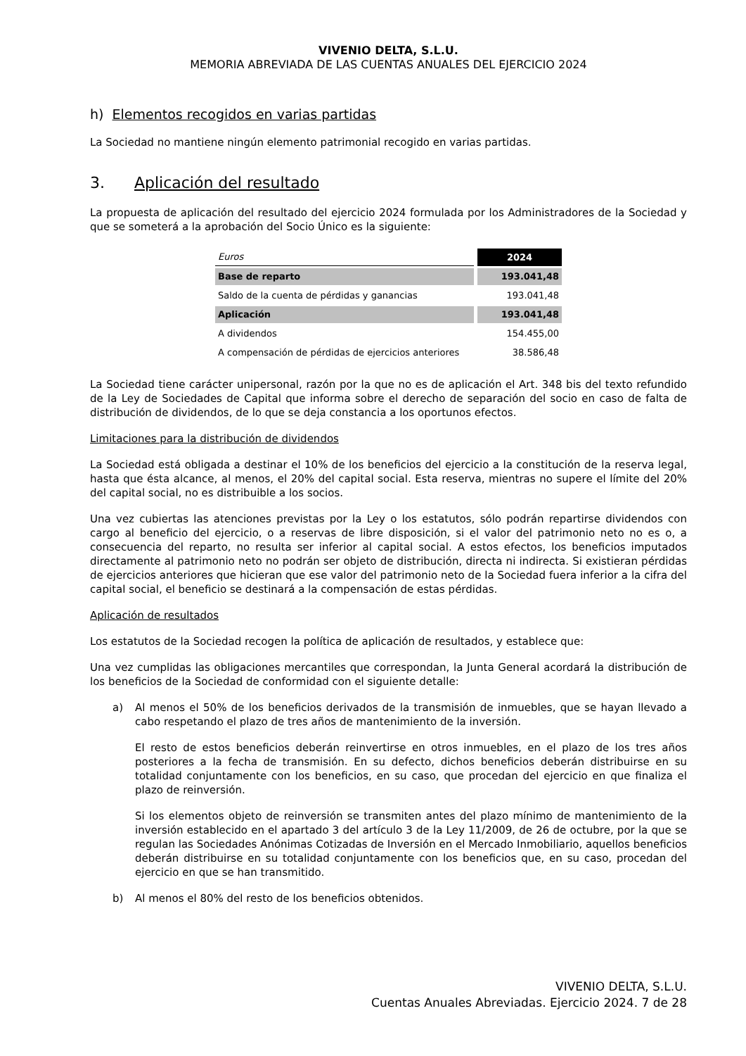VIVENIO DELTA, S.L.U.
MEMORIA ABREVIADA DE LAS CUENTAS ANUALES DEL EJERCICIO 2024
h) Elementos recogidos en varias partidas
La Sociedad no mantiene ningún elemento patrimonial recogido en varias partidas.
3. Aplicación del resultado
La propuesta de aplicación del resultado del ejercicio 2024 formulada por los Administradores de la Sociedad y que se someterá a la aprobación del Socio Único es la siguiente:
| Euros | 2024 |
| --- | --- |
| Base de reparto | 193.041,48 |
| Saldo de la cuenta de pérdidas y ganancias | 193.041,48 |
| Aplicación | 193.041,48 |
| A dividendos | 154.455,00 |
| A compensación de pérdidas de ejercicios anteriores | 38.586,48 |
La Sociedad tiene carácter unipersonal, razón por la que no es de aplicación el Art. 348 bis del texto refundido de la Ley de Sociedades de Capital que informa sobre el derecho de separación del socio en caso de falta de distribución de dividendos, de lo que se deja constancia a los oportunos efectos.
Limitaciones para la distribución de dividendos
La Sociedad está obligada a destinar el 10% de los beneficios del ejercicio a la constitución de la reserva legal, hasta que ésta alcance, al menos, el 20% del capital social. Esta reserva, mientras no supere el límite del 20% del capital social, no es distribuible a los socios.
Una vez cubiertas las atenciones previstas por la Ley o los estatutos, sólo podrán repartirse dividendos con cargo al beneficio del ejercicio, o a reservas de libre disposición, si el valor del patrimonio neto no es o, a consecuencia del reparto, no resulta ser inferior al capital social. A estos efectos, los beneficios imputados directamente al patrimonio neto no podrán ser objeto de distribución, directa ni indirecta. Si existieran pérdidas de ejercicios anteriores que hicieran que ese valor del patrimonio neto de la Sociedad fuera inferior a la cifra del capital social, el beneficio se destinará a la compensación de estas pérdidas.
Aplicación de resultados
Los estatutos de la Sociedad recogen la política de aplicación de resultados, y establece que:
Una vez cumplidas las obligaciones mercantiles que correspondan, la Junta General acordará la distribución de los beneficios de la Sociedad de conformidad con el siguiente detalle:
a) Al menos el 50% de los beneficios derivados de la transmisión de inmuebles, que se hayan llevado a cabo respetando el plazo de tres años de mantenimiento de la inversión.
El resto de estos beneficios deberán reinvertirse en otros inmuebles, en el plazo de los tres años posteriores a la fecha de transmisión. En su defecto, dichos beneficios deberán distribuirse en su totalidad conjuntamente con los beneficios, en su caso, que procedan del ejercicio en que finaliza el plazo de reinversión.
Si los elementos objeto de reinversión se transmiten antes del plazo mínimo de mantenimiento de la inversión establecido en el apartado 3 del artículo 3 de la Ley 11/2009, de 26 de octubre, por la que se regulan las Sociedades Anónimas Cotizadas de Inversión en el Mercado Inmobiliario, aquellos beneficios deberán distribuirse en su totalidad conjuntamente con los beneficios que, en su caso, procedan del ejercicio en que se han transmitido.
b) Al menos el 80% del resto de los beneficios obtenidos.
VIVENIO DELTA, S.L.U.
Cuentas Anuales Abreviadas. Ejercicio 2024. 7 de 28